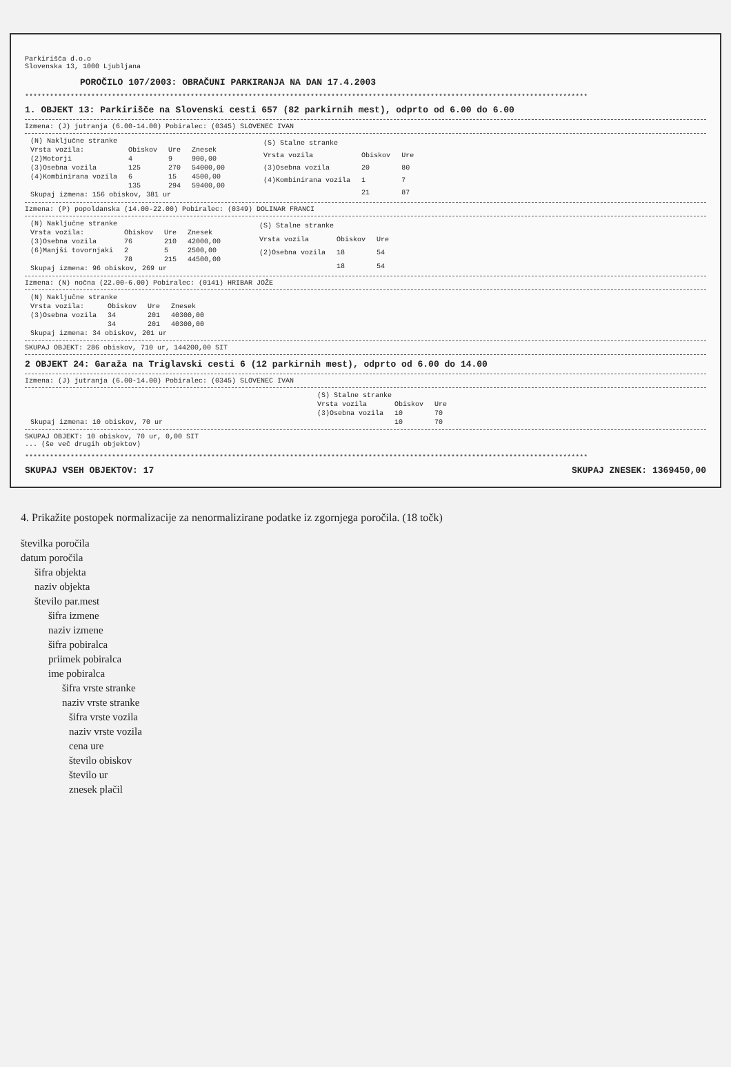Parkirišča d.o.o
Slovenska 13, 1000 Ljubljana
POROČILO 107/2003: OBRAČUNI PARKIRANJA NA DAN 17.4.2003
****************************************************************************************************************************************
1. OBJEKT 13: Parkirišče na Slovenski cesti 657 (82 parkirnih mest), odprto od 6.00 do 6.00
Izmena: (J) jutranja (6.00-14.00) Pobiralec: (0345) SLOVENEC IVAN
| (N) Naključne stranke | | | |
| Vrsta vozila: | Obiskov | Ure | Znesek |
| (2)Motorji | 4 | 9 | 900,00 |
| (3)Osebna vozila | 125 | 270 | 54000,00 |
| (4)Kombinirana vozila | 6 | 15 | 4500,00 |
| | 135 | 294 | 59400,00 |
| Skupaj izmena: 156 obiskov, 381 ur | | | |
| (S) Stalne stranke | | |
| Vrsta vozila | Obiskov | Ure |
| (3)Osebna vozila | 20 | 80 |
| (4)Kombinirana vozila | 1 | 7 |
| | 21 | 87 |
Izmena: (P) popoldanska (14.00-22.00) Pobiralec: (0349) DOLINAR FRANCI
| (N) Naključne stranke | | | |
| Vrsta vozila: | Obiskov | Ure | Znesek |
| (3)Osebna vozila | 76 | 210 | 42000,00 |
| (6)Manjši tovornjaki | 2 | 5 | 2500,00 |
| | 78 | 215 | 44500,00 |
| Skupaj izmena: 96 obiskov, 269 ur | | | |
| (S) Stalne stranke | | |
| Vrsta vozila | Obiskov | Ure |
| (2)Osebna vozila | 18 | 54 |
| | 18 | 54 |
Izmena: (N) nočna (22.00-6.00) Pobiralec: (0141) HRIBAR JOŽE
| (N) Naključne stranke | | | |
| Vrsta vozila: | Obiskov | Ure | Znesek |
| (3)Osebna vozila | 34 | 201 | 40300,00 |
| | 34 | 201 | 40300,00 |
| Skupaj izmena: 34 obiskov, 201 ur | | | |
SKUPAJ OBJEKT: 286 obiskov, 710 ur, 144200,00 SIT
2 OBJEKT 24: Garaža na Triglavski cesti 6 (12 parkirnih mest), odprto od 6.00 do 14.00
Izmena: (J) jutranja (6.00-14.00) Pobiralec: (0345) SLOVENEC IVAN
| Skupaj izmena: 10 obiskov, 70 ur |
| (S) Stalne stranke | | |
| Vrsta vozila | Obiskov | Ure |
| (3)Osebna vozila | 10 | 70 |
| | 10 | 70 |
SKUPAJ OBJEKT: 10 obiskov, 70 ur, 0,00 SIT
... (še več drugih objektov)
****************************************************************************************************************************************
SKUPAJ VSEH OBJEKTOV: 17 SKUPAJ ZNESEK: 1369450,00
4. Prikažite postopek normalizacije za nenormalizirane podatke iz zgornjega poročila. (18 točk)
številka poročila
datum poročila
šifra objekta
naziv objekta
število par.mest
šifra izmene
naziv izmene
šifra pobiralca
priimek pobiralca
ime pobiralca
šifra vrste stranke
naziv vrste stranke
šifra vrste vozila
naziv vrste vozila
cena ure
število obiskov
število ur
znesek plačil